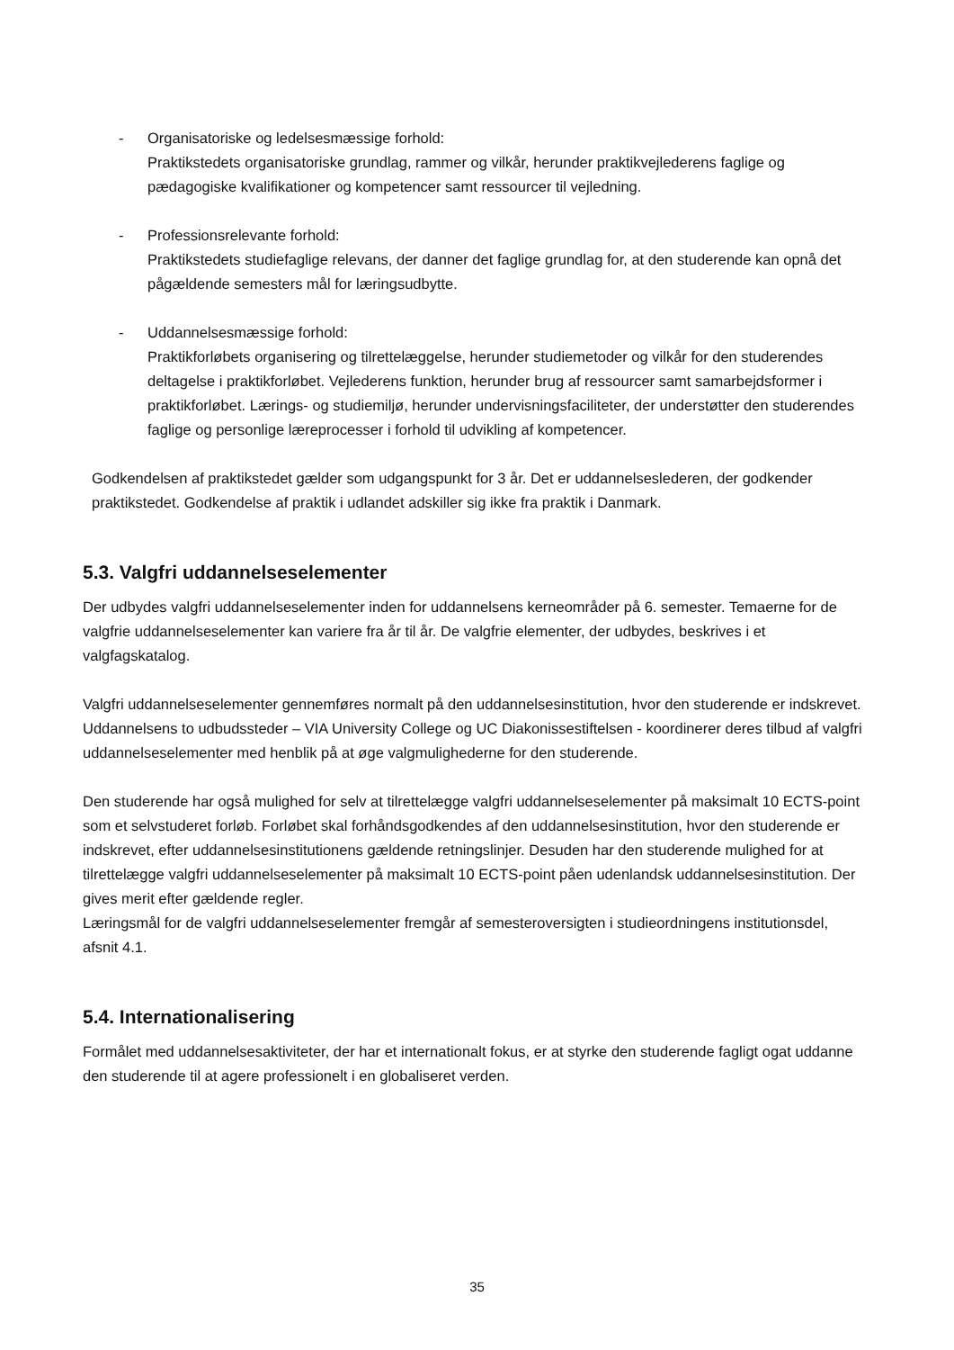- Organisatoriske og ledelsesmæssige forhold:
Praktikstedets organisatoriske grundlag, rammer og vilkår, herunder praktikvejlederens faglige og pædagogiske kvalifikationer og kompetencer samt ressourcer til vejledning.
- Professionsrelevante forhold:
Praktikstedets studiefaglige relevans, der danner det faglige grundlag for, at den studerende kan opnå det pågældende semesters mål for læringsudbytte.
- Uddannelsesmæssige forhold:
Praktikforløbets organisering og tilrettelæggelse, herunder studiemetoder og vilkår for den studerendes deltagelse i praktikforløbet. Vejlederens funktion, herunder brug af ressourcer samt samarbejdsformer i praktikforløbet. Lærings- og studiemiljø, herunder undervisningsfaciliteter, der understøtter den studerendes faglige og personlige læreprocesser i forhold til udvikling af kompetencer.
Godkendelsen af praktikstedet gælder som udgangspunkt for 3 år. Det er uddannelseslederen, der godkender praktikstedet. Godkendelse af praktik i udlandet adskiller sig ikke fra praktik i Danmark.
5.3. Valgfri uddannelseselementer
Der udbydes valgfri uddannelseselementer inden for uddannelsens kerneområder på 6. semester. Temaerne for de valgfrie uddannelseselementer kan variere fra år til år. De valgfrie elementer, der udbydes, beskrives i et valgfagskatalog.
Valgfri uddannelseselementer gennemføres normalt på den uddannelsesinstitution, hvor den studerende er indskrevet. Uddannelsens to udbudssteder – VIA University College og UC Diakonissestiftelsen - koordinerer deres tilbud af valgfri uddannelseselementer med henblik på at øge valgmulighederne for den studerende.
Den studerende har også mulighed for selv at tilrettelægge valgfri uddannelseselementer på maksimalt 10 ECTS-point som et selvstuderet forløb. Forløbet skal forhåndsgodkendes af den uddannelsesinstitution, hvor den studerende er indskrevet, efter uddannelsesinstitutionens gældende retningslinjer. Desuden har den studerende mulighed for at tilrettelægge valgfri uddannelseselementer på maksimalt 10 ECTS-point påen udenlandsk uddannelsesinstitution. Der gives merit efter gældende regler.
Læringsmål for de valgfri uddannelseselementer fremgår af semesteroversigten i studieordningens institutionsdel, afsnit 4.1.
5.4. Internationalisering
Formålet med uddannelsesaktiviteter, der har et internationalt fokus, er at styrke den studerende fagligt ogat uddanne den studerende til at agere professionelt i en globaliseret verden.
35